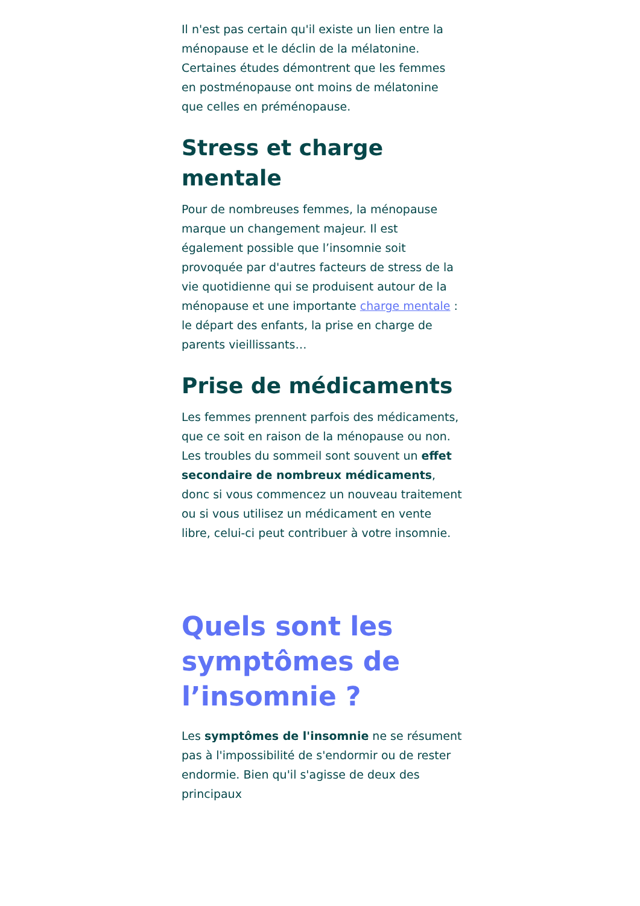Il n'est pas certain qu'il existe un lien entre la ménopause et le déclin de la mélatonine. Certaines études démontrent que les femmes en postménopause ont moins de mélatonine que celles en préménopause.
Stress et charge mentale
Pour de nombreuses femmes, la ménopause marque un changement majeur. Il est également possible que l’insomnie soit provoquée par d'autres facteurs de stress de la vie quotidienne qui se produisent autour de la ménopause et une importante charge mentale : le départ des enfants, la prise en charge de parents vieillissants…
Prise de médicaments
Les femmes prennent parfois des médicaments, que ce soit en raison de la ménopause ou non. Les troubles du sommeil sont souvent un effet secondaire de nombreux médicaments, donc si vous commencez un nouveau traitement ou si vous utilisez un médicament en vente libre, celui-ci peut contribuer à votre insomnie.
Quels sont les symptômes de l’insomnie ?
Les symptômes de l'insomnie ne se résument pas à l'impossibilité de s'endormir ou de rester endormie. Bien qu'il s'agisse de deux des principaux